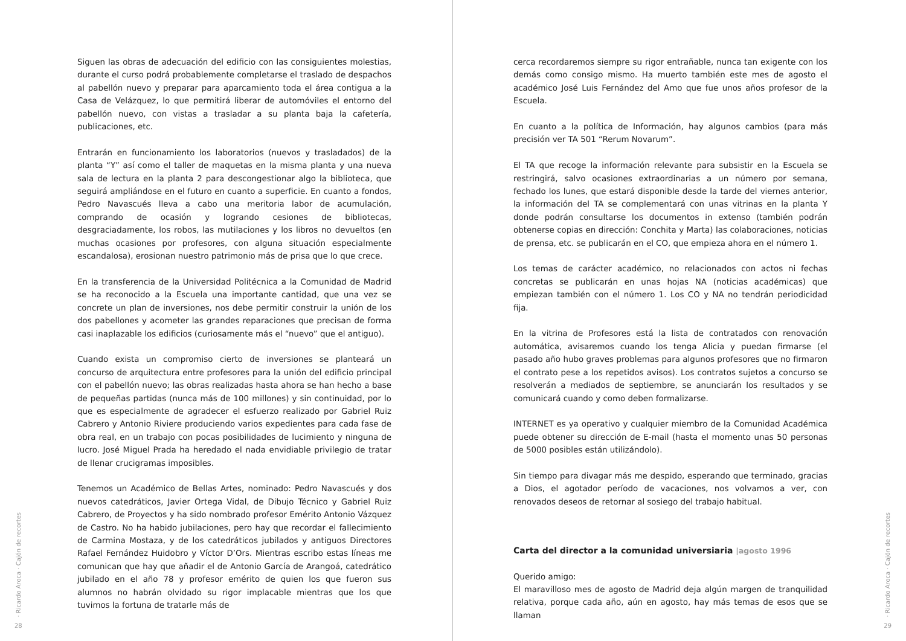Siguen las obras de adecuación del edificio con las consiguientes molestias, durante el curso podrá probablemente completarse el traslado de despachos al pabellón nuevo y preparar para aparcamiento toda el área contigua a la Casa de Velázquez, lo que permitirá liberar de automóviles el entorno del pabellón nuevo, con vistas a trasladar a su planta baja la cafetería, publicaciones, etc.
Entrarán en funcionamiento los laboratorios (nuevos y trasladados) de la planta “Y” así como el taller de maquetas en la misma planta y una nueva sala de lectura en la planta 2 para descongestionar algo la biblioteca, que seguirá ampliándose en el futuro en cuanto a superficie. En cuanto a fondos, Pedro Navascués lleva a cabo una meritoria labor de acumulación, comprando de ocasión y logrando cesiones de bibliotecas, desgraciadamente, los robos, las mutilaciones y los libros no devueltos (en muchas ocasiones por profesores, con alguna situación especialmente escandalosa), erosionan nuestro patrimonio más de prisa que lo que crece.
En la transferencia de la Universidad Politécnica a la Comunidad de Madrid se ha reconocido a la Escuela una importante cantidad, que una vez se concrete un plan de inversiones, nos debe permitir construir la unión de los dos pabellones y acometer las grandes reparaciones que precisan de forma casi inaplazable los edificios (curiosamente más el “nuevo” que el antiguo).
Cuando exista un compromiso cierto de inversiones se planteará un concurso de arquitectura entre profesores para la unión del edificio principal con el pabellón nuevo; las obras realizadas hasta ahora se han hecho a base de pequeñas partidas (nunca más de 100 millones) y sin continuidad, por lo que es especialmente de agradecer el esfuerzo realizado por Gabriel Ruiz Cabrero y Antonio Riviere produciendo varios expedientes para cada fase de obra real, en un trabajo con pocas posibilidades de lucimiento y ninguna de lucro. José Miguel Prada ha heredado el nada envidiable privilegio de tratar de llenar crucigramas imposibles.
Tenemos un Académico de Bellas Artes, nominado: Pedro Navascués y dos nuevos catedráticos, Javier Ortega Vidal, de Dibujo Técnico y Gabriel Ruiz Cabrero, de Proyectos y ha sido nombrado profesor Emérito Antonio Vázquez de Castro. No ha habido jubilaciones, pero hay que recordar el fallecimiento de Carmina Mostaza, y de los catedráticos jubilados y antiguos Directores Rafael Fernández Huidobro y Víctor D’Ors. Mientras escribo estas líneas me comunican que hay que añadir el de Antonio García de Arangoá, catedrático jubilado en el año 78 y profesor emérito de quien los que fueron sus alumnos no habrán olvidado su rigor implacable mientras que los que tuvimos la fortuna de tratarle más de
· Ricardo Aroca · Cajón de recortes
28
cerca recordaremos siempre su rigor entrañable, nunca tan exigente con los demás como consigo mismo. Ha muerto también este mes de agosto el académico José Luis Fernández del Amo que fue unos años profesor de la Escuela.
En cuanto a la política de Información, hay algunos cambios (para más precisión ver TA 501 “Rerum Novarum”.
El TA que recoge la información relevante para subsistir en la Escuela se restringirá, salvo ocasiones extraordinarias a un número por semana, fechado los lunes, que estará disponible desde la tarde del viernes anterior, la información del TA se complementará con unas vitrinas en la planta Y donde podrán consultarse los documentos in extenso (también podrán obtenerse copias en dirección: Conchita y Marta) las colaboraciones, noticias de prensa, etc. se publicarán en el CO, que empieza ahora en el número 1.
Los temas de carácter académico, no relacionados con actos ni fechas concretas se publicarán en unas hojas NA (noticias académicas) que empiezan también con el número 1. Los CO y NA no tendrán periodicidad fija.
En la vitrina de Profesores está la lista de contratados con renovación automática, avisaremos cuando los tenga Alicia y puedan firmarse (el pasado año hubo graves problemas para algunos profesores que no firmaron el contrato pese a los repetidos avisos). Los contratos sujetos a concurso se resolverán a mediados de septiembre, se anunciarán los resultados y se comunicará cuando y como deben formalizarse.
INTERNET es ya operativo y cualquier miembro de la Comunidad Académica puede obtener su dirección de E-mail (hasta el momento unas 50 personas de 5000 posibles están utilizándolo).
Sin tiempo para divagar más me despido, esperando que terminado, gracias a Dios, el agotador período de vacaciones, nos volvamos a ver, con renovados deseos de retornar al sosiego del trabajo habitual.
Carta del director a la comunidad universiaria |agosto 1996
Querido amigo:
El maravilloso mes de agosto de Madrid deja algún margen de tranquilidad relativa, porque cada año, aún en agosto, hay más temas de esos que se llaman
· Ricardo Aroca · Cajón de recortes
29